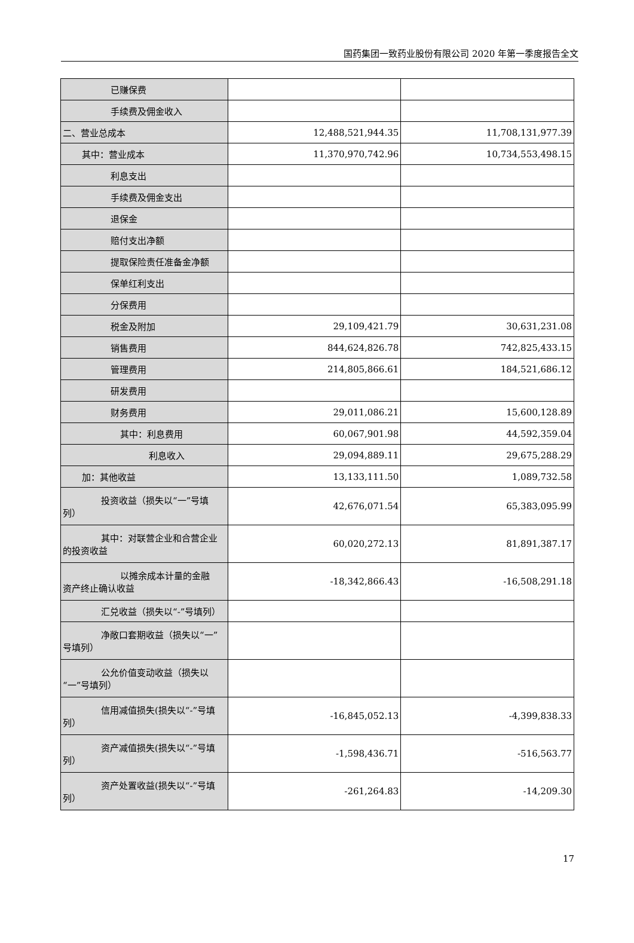国药集团一致药业股份有限公司 2020 年第一季度报告全文
| 已赚保费 | | |
| 手续费及佣金收入 | | |
| 二、营业总成本 | 12,488,521,944.35 | 11,708,131,977.39 |
| 其中：营业成本 | 11,370,970,742.96 | 10,734,553,498.15 |
| 利息支出 | | |
| 手续费及佣金支出 | | |
| 退保金 | | |
| 赔付支出净额 | | |
| 提取保险责任准备金净额 | | |
| 保单红利支出 | | |
| 分保费用 | | |
| 税金及附加 | 29,109,421.79 | 30,631,231.08 |
| 销售费用 | 844,624,826.78 | 742,825,433.15 |
| 管理费用 | 214,805,866.61 | 184,521,686.12 |
| 研发费用 | | |
| 财务费用 | 29,011,086.21 | 15,600,128.89 |
| 其中：利息费用 | 60,067,901.98 | 44,592,359.04 |
| 利息收入 | 29,094,889.11 | 29,675,288.29 |
| 加：其他收益 | 13,133,111.50 | 1,089,732.58 |
| 投资收益（损失以“一”号填 列） | 42,676,071.54 | 65,383,095.99 |
| 其中：对联营企业和合营企业 的投资收益 | 60,020,272.13 | 81,891,387.17 |
| 以摊余成本计量的金融 资产终止确认收益 | -18,342,866.43 | -16,508,291.18 |
| 汇兑收益（损失以“-”号填列） | | |
| 净敞口套期收益（损失以“一” 号填列） | | |
| 公允价值变动收益（损失以 “一”号填列） | | |
| 信用减值损失(损失以“-”号填 列） | -16,845,052.13 | -4,399,838.33 |
| 资产减值损失(损失以“-”号填 列） | -1,598,436.71 | -516,563.77 |
| 资产处置收益(损失以“-”号填 列） | -261,264.83 | -14,209.30 |
17